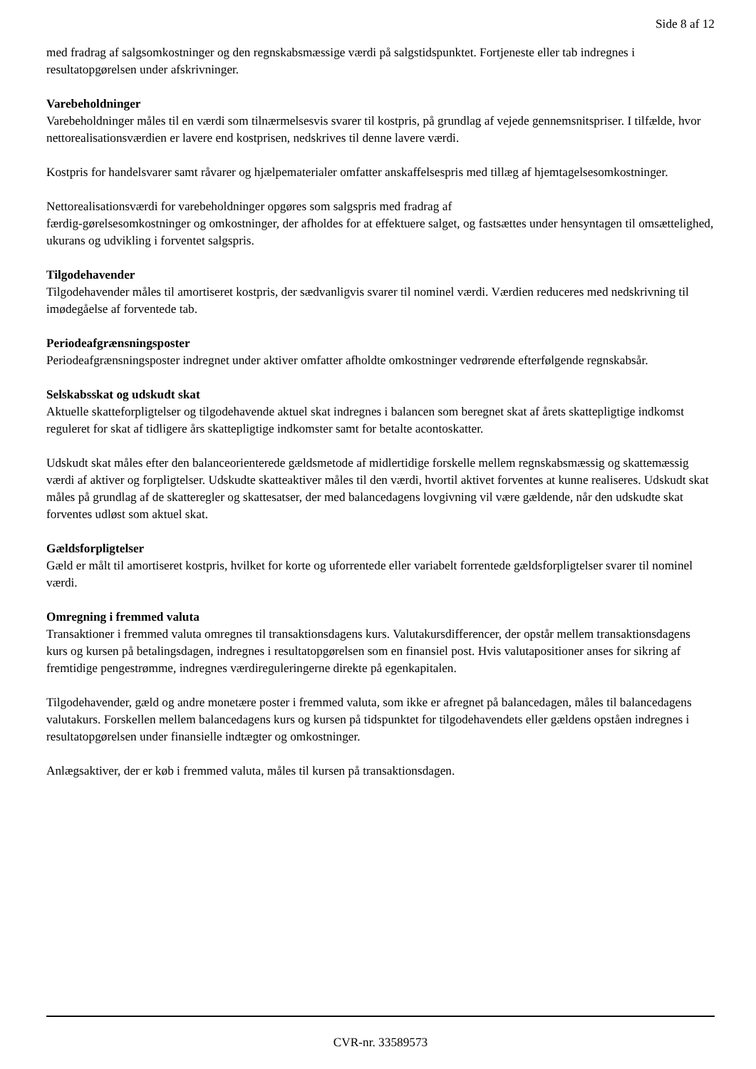Side 8 af 12
med fradrag af salgsomkostninger og den regnskabsmæssige værdi på salgstidspunktet. Fortjeneste eller tab indregnes i resultatopgørelsen under afskrivninger.
Varebeholdninger
Varebeholdninger måles til en værdi som tilnærmelsesvis svarer til kostpris, på grundlag af vejede gennemsnitspriser. I tilfælde, hvor nettorealisationsværdien er lavere end kostprisen, nedskrives til denne lavere værdi.
Kostpris for handelsvarer samt råvarer og hjælpematerialer omfatter anskaffelsespris med tillæg af hjemtagelsesomkostninger.
Nettorealisationsværdi for varebeholdninger opgøres som salgspris med fradrag af
færdig-gørelsesomkostninger og omkostninger, der afholdes for at effektuere salget, og fastsættes under hensyntagen til omsættelighed, ukurans og udvikling i forventet salgspris.
Tilgodehavender
Tilgodehavender måles til amortiseret kostpris, der sædvanligvis svarer til nominel værdi. Værdien reduceres med nedskrivning til imødegåelse af forventede tab.
Periodeafgrænsningsposter
Periodeafgrænsningsposter indregnet under aktiver omfatter afholdte omkostninger vedrørende efterfølgende regnskabsår.
Selskabsskat og udskudt skat
Aktuelle skatteforpligtelser og tilgodehavende aktuel skat indregnes i balancen som beregnet skat af årets skattepligtige indkomst reguleret for skat af tidligere års skattepligtige indkomster samt for betalte acontoskatter.
Udskudt skat måles efter den balanceorienterede gældsmetode af midlertidige forskelle mellem regnskabsmæssig og skattemæssig værdi af aktiver og forpligtelser. Udskudte skatteaktiver måles til den værdi, hvortil aktivet forventes at kunne realiseres. Udskudt skat måles på grundlag af de skatteregler og skattesatser, der med balancedagens lovgivning vil være gældende, når den udskudte skat forventes udløst som aktuel skat.
Gældsforpligtelser
Gæld er målt til amortiseret kostpris, hvilket for korte og uforrentede eller variabelt forrentede gældsforpligtelser svarer til nominel værdi.
Omregning i fremmed valuta
Transaktioner i fremmed valuta omregnes til transaktionsdagens kurs. Valutakursdifferencer, der opstår mellem transaktionsdagens kurs og kursen på betalingsdagen, indregnes i resultatopgørelsen som en finansiel post. Hvis valutapositioner anses for sikring af fremtidige pengestrømme, indregnes værdireguleringerne direkte på egenkapitalen.
Tilgodehavender, gæld og andre monetære poster i fremmed valuta, som ikke er afregnet på balancedagen, måles til balancedagens valutakurs. Forskellen mellem balancedagens kurs og kursen på tidspunktet for tilgodehavendets eller gældens opståen indregnes i resultatopgørelsen under finansielle indtægter og omkostninger.
Anlægsaktiver, der er køb i fremmed valuta, måles til kursen på transaktionsdagen.
CVR-nr. 33589573